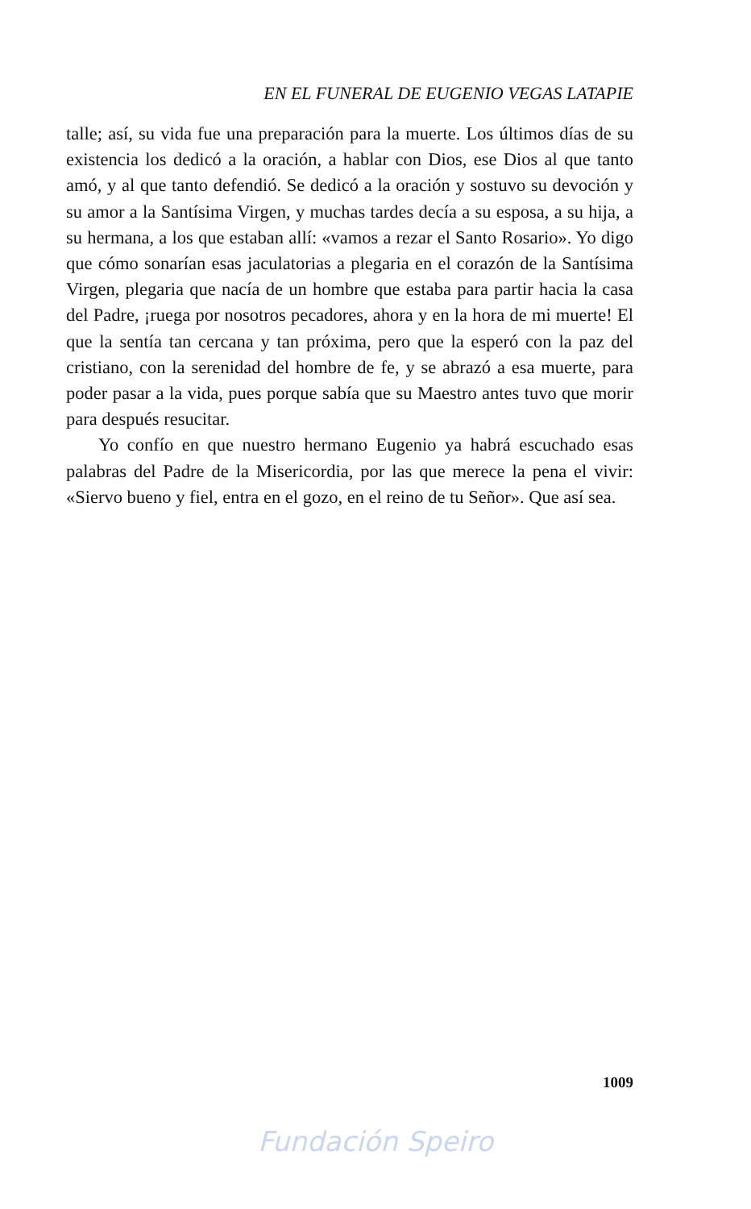EN EL FUNERAL DE EUGENIO VEGAS LATAPIE
talle; así, su vida fue una preparación para la muerte. Los últimos días de su existencia los dedicó a la oración, a hablar con Dios, ese Dios al que tanto amó, y al que tanto defendió. Se dedicó a la oración y sostuvo su devoción y su amor a la Santísima Virgen, y muchas tardes decía a su esposa, a su hija, a su hermana, a los que estaban allí: «vamos a rezar el Santo Rosario». Yo digo que cómo sonarían esas jaculatorias a plegaria en el corazón de la Santísima Virgen, plegaria que nacía de un hombre que estaba para partir hacia la casa del Padre, ¡ruega por nosotros pecadores, ahora y en la hora de mi muerte! El que la sentía tan cercana y tan próxima, pero que la esperó con la paz del cristiano, con la serenidad del hombre de fe, y se abrazó a esa muerte, para poder pasar a la vida, pues porque sabía que su Maestro antes tuvo que morir para después resucitar.
Yo confío en que nuestro hermano Eugenio ya habrá escuchado esas palabras del Padre de la Misericordia, por las que merece la pena el vivir: «Siervo bueno y fiel, entra en el gozo, en el reino de tu Señor». Que así sea.
1009
Fundación Speiro